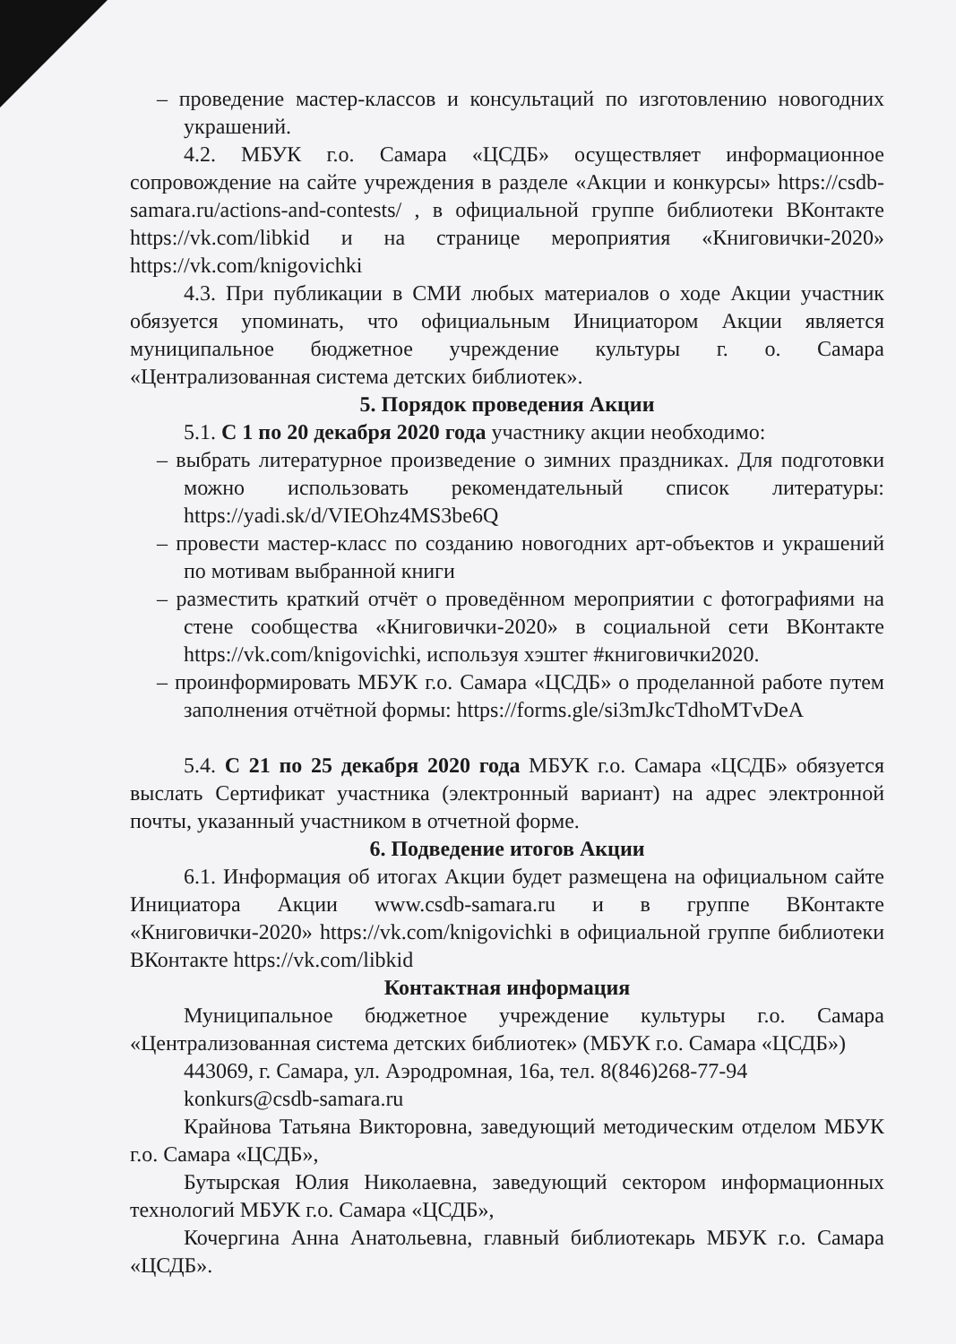– проведение мастер-классов и консультаций по изготовлению новогодних украшений.
4.2. МБУК г.о. Самара «ЦСДБ» осуществляет информационное сопровождение на сайте учреждения в разделе «Акции и конкурсы» https://csdb-samara.ru/actions-and-contests/ , в официальной группе библиотеки ВКонтакте https://vk.com/libkid и на странице мероприятия «Книговички-2020» https://vk.com/knigovichki
4.3. При публикации в СМИ любых материалов о ходе Акции участник обязуется упоминать, что официальным Инициатором Акции является муниципальное бюджетное учреждение культуры г. о. Самара «Централизованная система детских библиотек».
5. Порядок проведения Акции
5.1. С 1 по 20 декабря 2020 года участнику акции необходимо:
– выбрать литературное произведение о зимних праздниках. Для подготовки можно использовать рекомендательный список литературы: https://yadi.sk/d/VIEOhz4MS3be6Q
– провести мастер-класс по созданию новогодних арт-объектов и украшений по мотивам выбранной книги
– разместить краткий отчёт о проведённом мероприятии с фотографиями на стене сообщества «Книговички-2020» в социальной сети ВКонтакте https://vk.com/knigovichki, используя хэштег #книговички2020.
– проинформировать МБУК г.о. Самара «ЦСДБ» о проделанной работе путем заполнения отчётной формы: https://forms.gle/si3mJkcTdhoMTvDeA
5.4. С 21 по 25 декабря 2020 года МБУК г.о. Самара «ЦСДБ» обязуется выслать Сертификат участника (электронный вариант) на адрес электронной почты, указанный участником в отчетной форме.
6. Подведение итогов Акции
6.1. Информация об итогах Акции будет размещена на официальном сайте Инициатора Акции www.csdb-samara.ru и в группе ВКонтакте «Книговички-2020» https://vk.com/knigovichki в официальной группе библиотеки ВКонтакте https://vk.com/libkid
Контактная информация
Муниципальное бюджетное учреждение культуры г.о. Самара «Централизованная система детских библиотек» (МБУК г.о. Самара «ЦСДБ»)
443069, г. Самара, ул. Аэродромная, 16а, тел. 8(846)268-77-94
konkurs@csdb-samara.ru
Крайнова Татьяна Викторовна, заведующий методическим отделом МБУК г.о. Самара «ЦСДБ»,
Бутырская Юлия Николаевна, заведующий сектором информационных технологий МБУК г.о. Самара «ЦСДБ»,
Кочергина Анна Анатольевна, главный библиотекарь МБУК г.о. Самара «ЦСДБ».